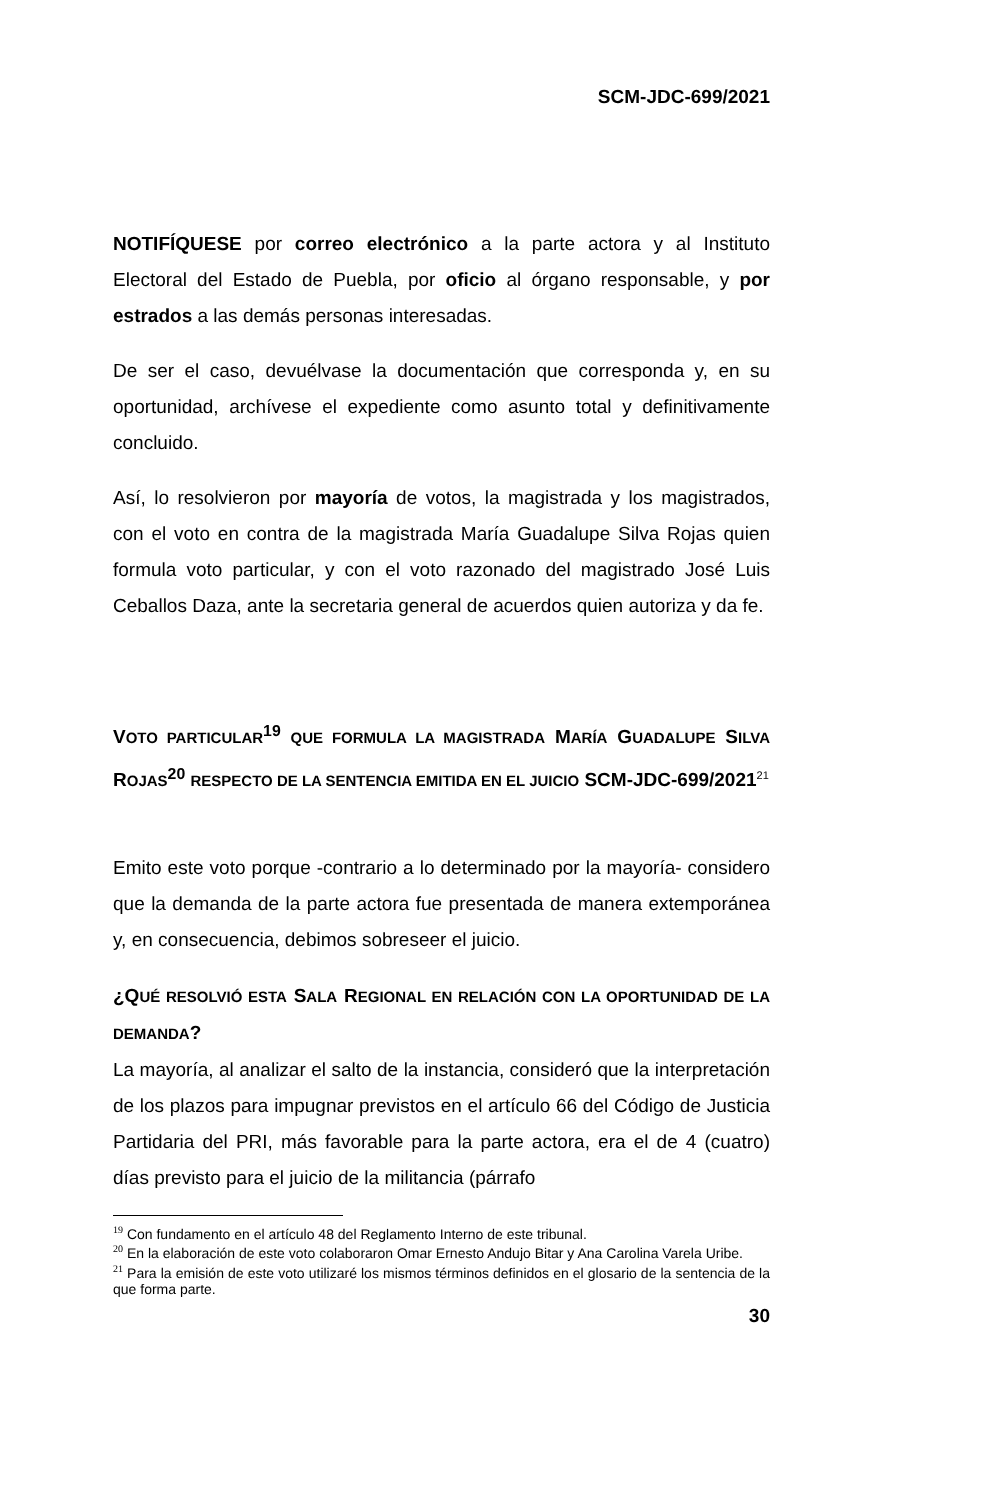SCM-JDC-699/2021
NOTIFÍQUESE por correo electrónico a la parte actora y al Instituto Electoral del Estado de Puebla, por oficio al órgano responsable, y por estrados a las demás personas interesadas.
De ser el caso, devuélvase la documentación que corresponda y, en su oportunidad, archívese el expediente como asunto total y definitivamente concluido.
Así, lo resolvieron por mayoría de votos, la magistrada y los magistrados, con el voto en contra de la magistrada María Guadalupe Silva Rojas quien formula voto particular, y con el voto razonado del magistrado José Luis Ceballos Daza, ante la secretaria general de acuerdos quien autoriza y da fe.
VOTO PARTICULAR<sup>19</sup> QUE FORMULA LA MAGISTRADA MARÍA GUADALUPE SILVA ROJAS<sup>20</sup> RESPECTO DE LA SENTENCIA EMITIDA EN EL JUICIO SCM-JDC-699/2021<sup>21</sup>
Emito este voto porque -contrario a lo determinado por la mayoría- considero que la demanda de la parte actora fue presentada de manera extemporánea y, en consecuencia, debimos sobreseer el juicio.
¿QUÉ RESOLVIÓ ESTA SALA REGIONAL EN RELACIÓN CON LA OPORTUNIDAD DE LA DEMANDA?
La mayoría, al analizar el salto de la instancia, consideró que la interpretación de los plazos para impugnar previstos en el artículo 66 del Código de Justicia Partidaria del PRI, más favorable para la parte actora, era el de 4 (cuatro) días previsto para el juicio de la militancia (párrafo
<sup>19</sup> Con fundamento en el artículo 48 del Reglamento Interno de este tribunal.
<sup>20</sup> En la elaboración de este voto colaboraron Omar Ernesto Andujo Bitar y Ana Carolina Varela Uribe.
<sup>21</sup> Para la emisión de este voto utilizaré los mismos términos definidos en el glosario de la sentencia de la que forma parte.
30